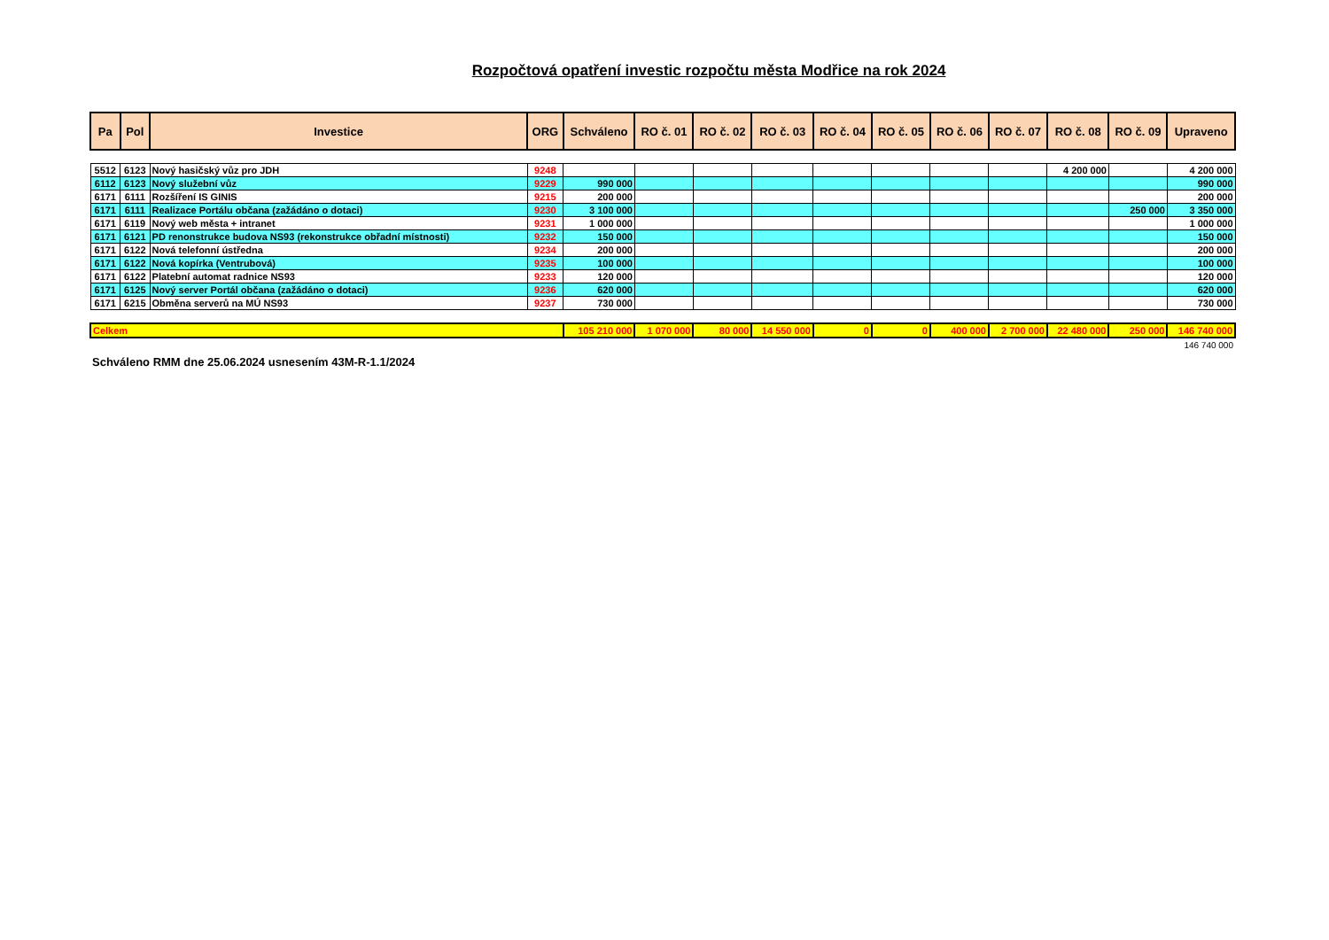Rozpočtová opatření investic rozpočtu města Modřice na rok 2024
| Pa | Pol | Investice | ORG | Schváleno | RO č. 01 | RO č. 02 | RO č. 03 | RO č. 04 | RO č. 05 | RO č. 06 | RO č. 07 | RO č. 08 | RO č. 09 | Upraveno |
| --- | --- | --- | --- | --- | --- | --- | --- | --- | --- | --- | --- | --- | --- | --- |
| 5512 | 6123 | Nový hasičský vůz pro JDH | 9248 | | | | | | | | | 4 200 000 | | 4 200 000 |
| 6112 | 6123 | Nový služební vůz | 9229 | 990 000 | | | | | | | | | | 990 000 |
| 6171 | 6111 | Rozšíření IS GINIS | 9215 | 200 000 | | | | | | | | | | 200 000 |
| 6171 | 6111 | Realizace Portálu občana (zažádáno o dotaci) | 9230 | 3 100 000 | | | | | | | | | 250 000 | 3 350 000 |
| 6171 | 6119 | Nový web města + intranet | 9231 | 1 000 000 | | | | | | | | | | 1 000 000 |
| 6171 | 6121 | PD renonstrukce budova NS93 (rekonstrukce obřadní místnosti) | 9232 | 150 000 | | | | | | | | | | 150 000 |
| 6171 | 6122 | Nová telefonní ústředna | 9234 | 200 000 | | | | | | | | | | 200 000 |
| 6171 | 6122 | Nová kopírka (Ventrubová) | 9235 | 100 000 | | | | | | | | | | 100 000 |
| 6171 | 6122 | Platební automat radnice NS93 | 9233 | 120 000 | | | | | | | | | | 120 000 |
| 6171 | 6125 | Nový server Portál občana (zažádáno o dotaci) | 9236 | 620 000 | | | | | | | | | | 620 000 |
| 6171 | 6215 | Obměna serverů na MÚ NS93 | 9237 | 730 000 | | | | | | | | | | 730 000 |
| Celkem | | | | 105 210 000 | 1 070 000 | 80 000 | 14 550 000 | 0 | 0 | 400 000 | 2 700 000 | 22 480 000 | 250 000 | 146 740 000 |
146 740 000
Schváleno RMM dne 25.06.2024 usnesením 43M-R-1.1/2024